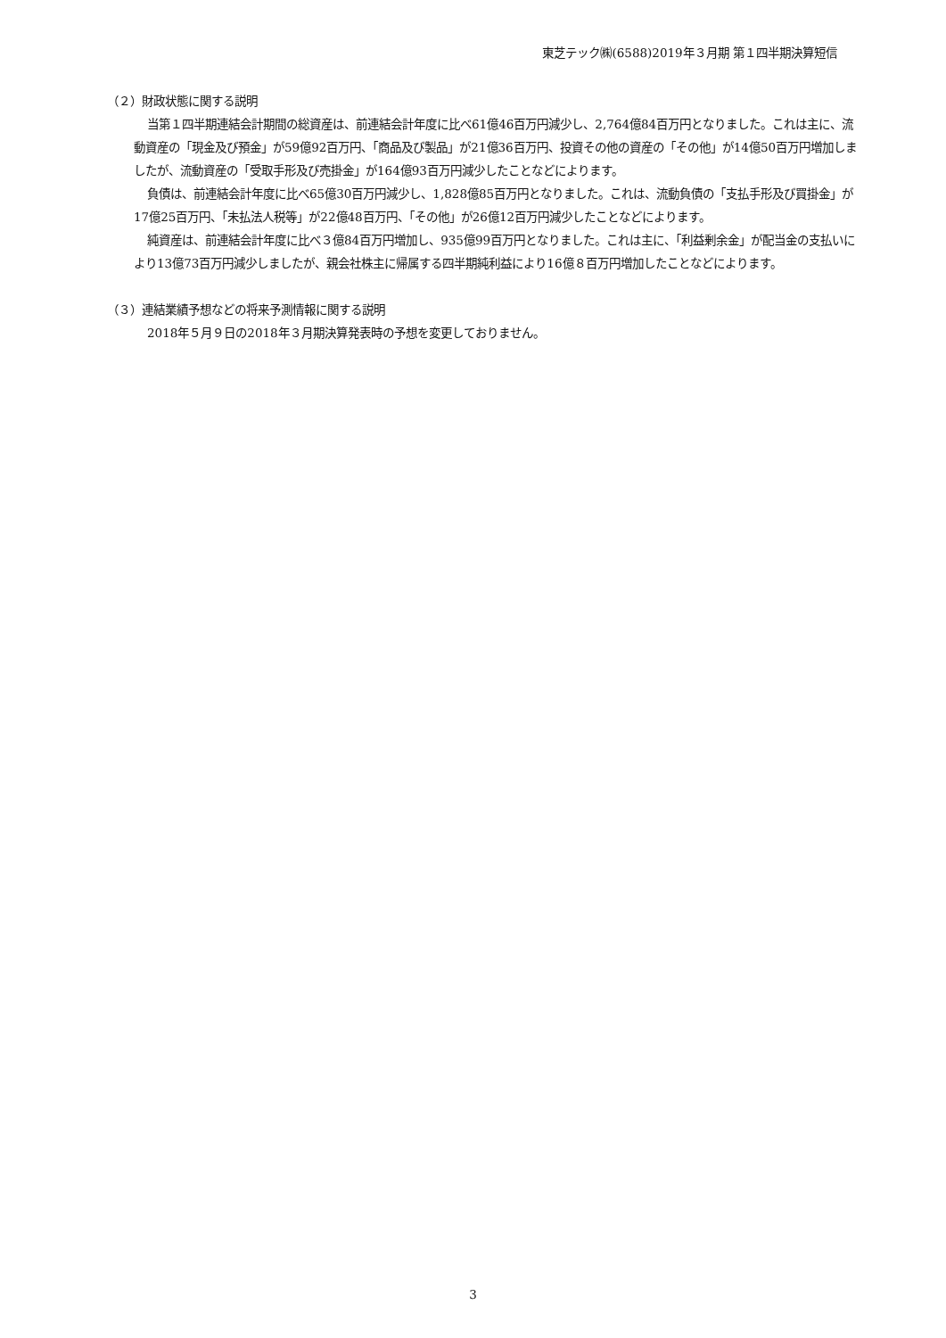東芝テック㈱(6588)2019年３月期 第１四半期決算短信
（２）財政状態に関する説明
当第１四半期連結会計期間の総資産は、前連結会計年度に比べ61億46百万円減少し、2,764億84百万円となりました。これは主に、流動資産の「現金及び預金」が59億92百万円、「商品及び製品」が21億36百万円、投資その他の資産の「その他」が14億50百万円増加しましたが、流動資産の「受取手形及び売掛金」が164億93百万円減少したことなどによります。
負債は、前連結会計年度に比べ65億30百万円減少し、1,828億85百万円となりました。これは、流動負債の「支払手形及び買掛金」が17億25百万円、「未払法人税等」が22億48百万円、「その他」が26億12百万円減少したことなどによります。
純資産は、前連結会計年度に比べ３億84百万円増加し、935億99百万円となりました。これは主に、「利益剰余金」が配当金の支払いにより13億73百万円減少しましたが、親会社株主に帰属する四半期純利益により16億８百万円増加したことなどによります。
（３）連結業績予想などの将来予測情報に関する説明
2018年５月９日の2018年３月期決算発表時の予想を変更しておりません。
3